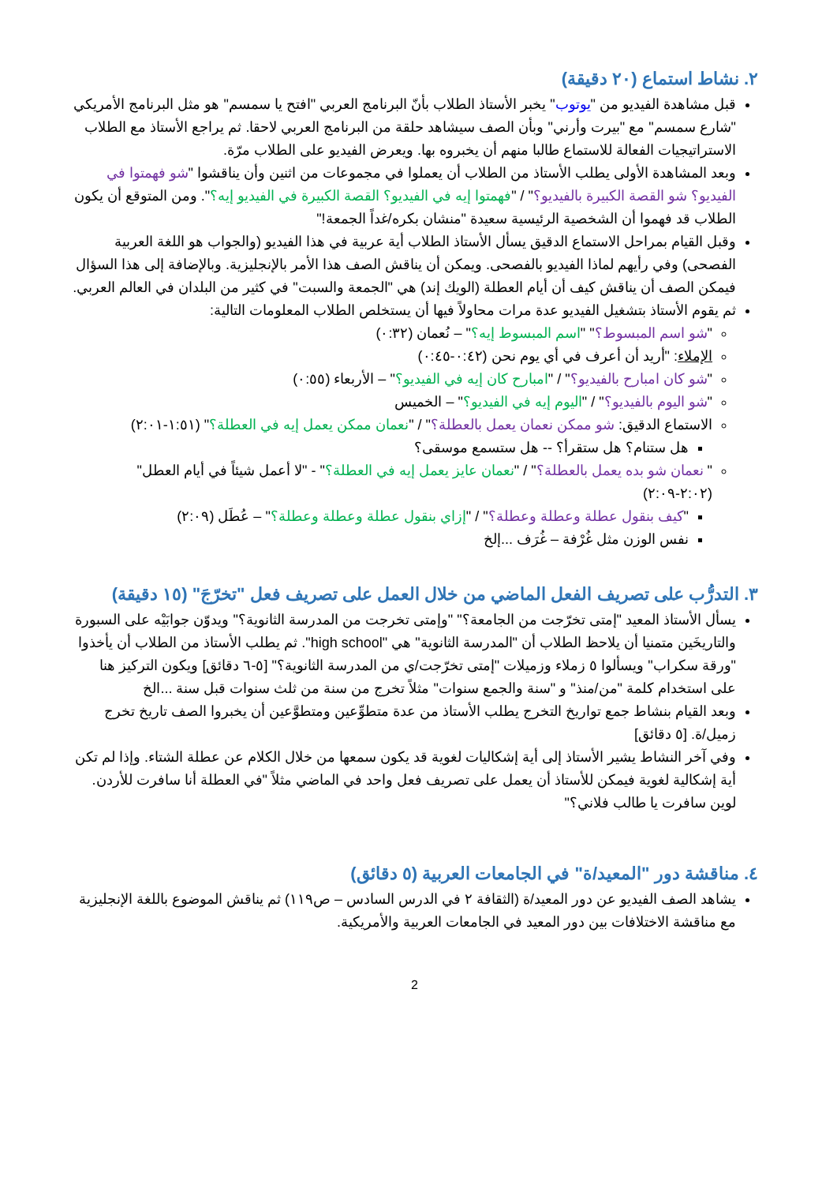٢. نشاط استماع (٢٠ دقيقة)
قبل مشاهدة الفيديو من "يوتوب" يخبر الأستاذ الطلاب بأنّ البرنامج العربي "افتح يا سمسم" هو مثل البرنامج الأمريكي "شارع سمسم" مع "بيرت وأرني" وبأن الصف سيشاهد حلقة من البرنامج العربي لاحقا. ثم يراجع الأستاذ مع الطلاب الاستراتيجيات الفعالة للاستماع طالبا منهم أن يخبروه بها. ويعرض الفيديو على الطلاب مرّة.
وبعد المشاهدة الأولى يطلب الأستاذ من الطلاب أن يعملوا في مجموعات من اثنين وأن يناقشوا "شو فهمتوا في الفيديو؟ شو القصة الكبيرة بالفيديو؟" / "فهمتوا إيه في الفيديو؟ القصة الكبيرة في الفيديو إيه؟". ومن المتوقع أن يكون الطلاب قد فهموا أن الشخصية الرئيسية سعيدة "منشان بكره/غداً الجمعة!"
وقبل القيام بمراحل الاستماع الدقيق يسأل الأستاذ الطلاب أية عربية في هذا الفيديو (والجواب هو اللغة العربية الفصحى) وفي رأيهم لماذا الفيديو بالفصحى. ويمكن أن يناقش الصف هذا الأمر بالإنجليزية. وبالإضافة إلى هذا السؤال فيمكن الصف أن يناقش كيف أن أيام العطلة (الويك إند) هي "الجمعة والسبت" في كثير من البلدان في العالم العربي.
ثم يقوم الأستاذ بتشغيل الفيديو عدة مرات محاولاً فيها أن يستخلص الطلاب المعلومات التالية:
"شو اسم المبسوط؟" "اسم المبسوط إيه؟" – نُعمان (٠:٣٢)
الإملاء: "أريد أن أعرف في أي يوم نحن (٠:٤٢-٠:٤٥)
"شو كان امبارح بالفيديو؟" / "امبارح كان إيه في الفيديو؟" – الأربعاء (٠:٥٥)
"شو اليوم بالفيديو؟" / "اليوم إيه في الفيديو؟" – الخميس
الاستماع الدقيق: شو ممكن نعمان يعمل بالعطلة؟" / "نعمان ممكن يعمل إيه في العطلة؟" (١:٥١-٢:٠١)
هل ستنام؟ هل ستقرأ؟ -- هل ستسمع موسقى؟
" نعمان شو بده يعمل بالعطلة؟" / "نعمان عايز يعمل إيه في العطلة؟" - "لا أعمل شيئاً في أيام العطل" (٢:٠٢-٢:٠٩)
"كيف بنقول عطلة وعطلة وعطلة؟" / "إزاي بنقول عطلة وعطلة وعطلة؟" – عُطَل (٢:٠٩)
نفس الوزن مثل غُرْفة – غُرَف ...إلخ
٣. التدرُّب على تصريف الفعل الماضي من خلال العمل على تصريف فعل "تخرّجَ" (١٥ دقيقة)
يسأل الأستاذ المعيد "إمتى تخرّجت من الجامعة؟" "وإمتى تخرجت من المدرسة الثانوية؟" ويدوّن جوابَيْه على السبورة والتاريخَين متمنيا أن يلاحظ الطلاب أن "المدرسة الثانوية" هي "high school". ثم يطلب الأستاذ من الطلاب أن يأخذوا "ورقة سكراب" ويسألوا ٥ زملاء وزميلات "إمتى تخرّجت/ي من المدرسة الثانوية؟" [٥-٦ دقائق] ويكون التركيز هنا على استخدام كلمة "من/منذ" و "سنة والجمع سنوات" مثلاً تخرج من سنة من ثلث سنوات قبل سنة ...الخ
وبعد القيام بنشاط جمع تواريخ التخرج يطلب الأستاذ من عدة متطوِّعين ومتطوَّعين أن يخبروا الصف تاريخ تخرج زميل/ة. [٥ دقائق]
وفي آخر النشاط يشير الأستاذ إلى أية إشكاليات لغوية قد يكون سمعها من خلال الكلام عن عطلة الشتاء. وإذا لم تكن أية إشكالية لغوية فيمكن للأستاذ أن يعمل على تصريف فعل واحد في الماضي مثلاً "في العطلة أنا سافرت للأردن. لوين سافرت يا طالب فلاني؟"
٤. مناقشة دور "المعيد/ة" في الجامعات العربية (٥ دقائق)
يشاهد الصف الفيديو عن دور المعيد/ة (الثقافة ٢ في الدرس السادس – ص١١٩) ثم يناقش الموضوع باللغة الإنجليزية مع مناقشة الاختلافات بين دور المعيد في الجامعات العربية والأمريكية.
2